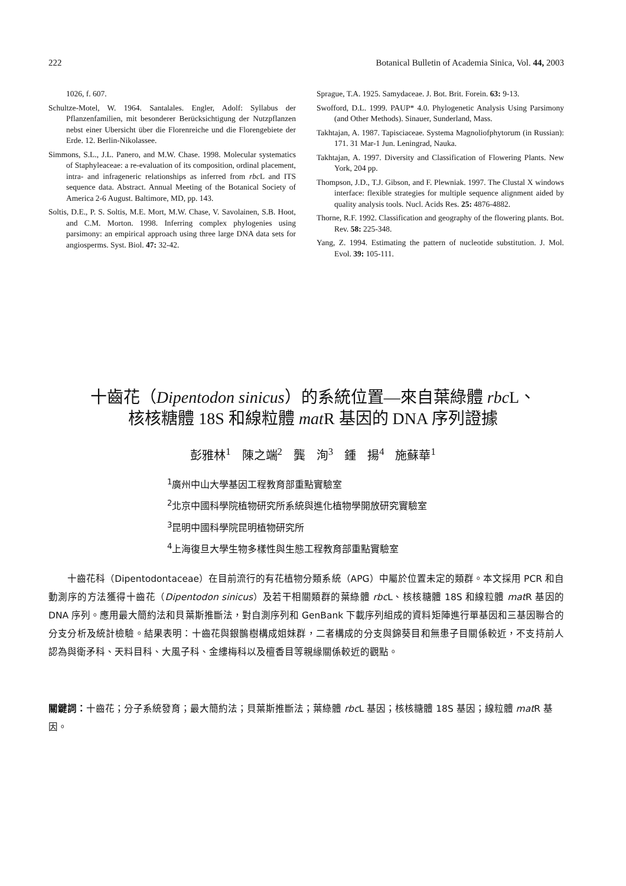222 Botanical Bulletin of Academia Sinica, Vol. 44, 2003
1026, f. 607.
Schultze-Motel, W. 1964. Santalales. Engler, Adolf: Syllabus der Pflanzenfamilien, mit besonderer Berücksichtigung der Nutzpflanzen nebst einer Ubersicht über die Florenreiche und die Florengebiete der Erde. 12. Berlin-Nikolassee.
Simmons, S.L., J.L. Panero, and M.W. Chase. 1998. Molecular systematics of Staphyleaceae: a re-evaluation of its composition, ordinal placement, intra- and infrageneric relationships as inferred from rbc L and ITS sequence data. Abstract. Annual Meeting of the Botanical Society of America 2-6 August. Baltimore, MD, pp. 143.
Soltis, D.E., P. S. Soltis, M.E. Mort, M.W. Chase, V. Savolainen, S.B. Hoot, and C.M. Morton. 1998. Inferring complex phylogenies using parsimony: an empirical approach using three large DNA data sets for angiosperms. Syst. Biol. 47: 32-42.
Sprague, T.A. 1925. Samydaceae. J. Bot. Brit. Forein. 63: 9-13.
Swofford, D.L. 1999. PAUP* 4.0. Phylogenetic Analysis Using Parsimony (and Other Methods). Sinauer, Sunderland, Mass.
Takhtajan, A. 1987. Tapisciaceae. Systema Magnoliofphytorum (in Russian): 171. 31 Mar-1 Jun. Leningrad, Nauka.
Takhtajan, A. 1997. Diversity and Classification of Flowering Plants. New York, 204 pp.
Thompson, J.D., T.J. Gibson, and F. Plewniak. 1997. The Clustal X windows interface: flexible strategies for multiple sequence alignment aided by quality analysis tools. Nucl. Acids Res. 25: 4876-4882.
Thorne, R.F. 1992. Classification and geography of the flowering plants. Bot. Rev. 58: 225-348.
Yang, Z. 1994. Estimating the pattern of nucleotide substitution. J. Mol. Evol. 39: 105-111.
十齒花（Dipentodon sinicus）的系統位置—來自葉綠體 rbc L、
核核糖體 18S 和線粒體 mat R 基因的 DNA 序列證據
彭雅林<sup>1</sup> 陳之端<sup>2</sup> 龔 洵<sup>3</sup> 鍾 揚<sup>4</sup> 施蘇華<sup>1</sup>
<sup>1</sup> 廣州中山大學基因工程教育部重點實驗室
<sup>2</sup> 北京中國科學院植物研究所系統與進化植物學開放研究實驗室
<sup>3</sup> 昆明中國科學院昆明植物研究所
<sup>4</sup> 上海復旦大學生物多樣性與生態工程教育部重點實驗室
　　十齒花科（Dipentodontaceae）在目前流行的有花植物分類系統（APG）中屬於位置未定的類群。本文採用 PCR 和自動測序的方法獲得十齒花（Dipentodon sinicus）及若干相關類群的葉綠體 rbc L、核核糖體 18S 和線粒體 mat R 基因的 DNA 序列。應用最大簡約法和貝葉斯推斷法，對自測序列和 GenBank 下載序列組成的資料矩陣進行單基因和三基因聯合的分支分析及統計檢驗。結果表明：十齒花與銀鵲樹構成姐妹群，二者構成的分支與錦葵目和無患子目關係較近，不支持前人認為與衛矛科、天料目科、大風子科、金縷梅科以及檀香目等親緣關係較近的觀點。
關鍵詞：十齒花；分子系統發育；最大簡約法；貝葉斯推斷法；葉綠體 rbc L 基因；核核糖體 18S 基因；線粒體 mat R 基因。